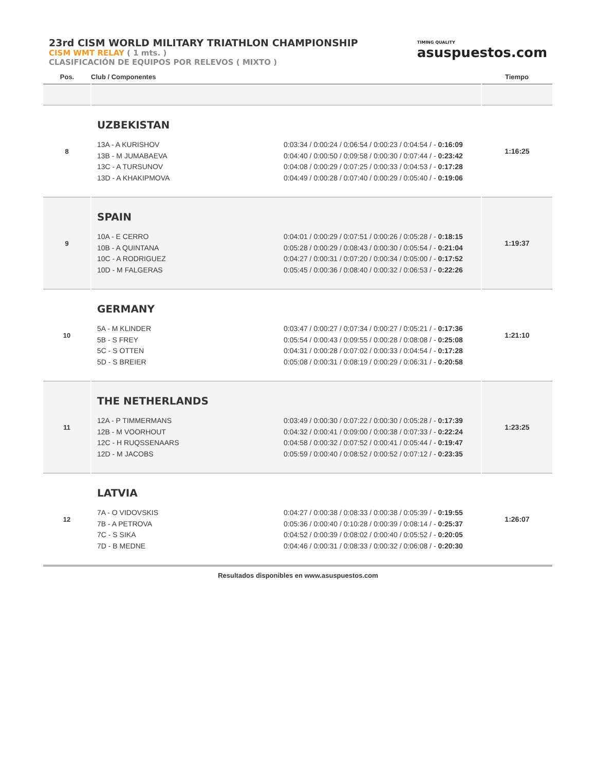23rd CISM WORLD MILITARY TRIATHLON CHAMPIONSHIP
CISM WMT RELAY ( 1 mts. )
CLASIFICACIÓN DE EQUIPOS POR RELEVOS ( MIXTO )
TIMING QUALITY
asuspuestos.com
| Pos. | Club / Componentes | Tiempo |
| --- | --- | --- |
| 8 | UZBEKISTAN 13A - A KURISHOV 0:03:34 / 0:00:24 / 0:06:54 / 0:00:23 / 0:04:54 / - 0:16:09 13B - M JUMABAEVA 0:04:40 / 0:00:50 / 0:09:58 / 0:00:30 / 0:07:44 / - 0:23:42 13C - A TURSUNOV 0:04:08 / 0:00:29 / 0:07:25 / 0:00:33 / 0:04:53 / - 0:17:28 13D - A KHAKIPMOVA 0:04:49 / 0:00:28 / 0:07:40 / 0:00:29 / 0:05:40 / - 0:19:06 | 1:16:25 |
| 9 | SPAIN 10A - E CERRO 0:04:01 / 0:00:29 / 0:07:51 / 0:00:26 / 0:05:28 / - 0:18:15 10B - A QUINTANA 0:05:28 / 0:00:29 / 0:08:43 / 0:00:30 / 0:05:54 / - 0:21:04 10C - A RODRIGUEZ 0:04:27 / 0:00:31 / 0:07:20 / 0:00:34 / 0:05:00 / - 0:17:52 10D - M FALGERAS 0:05:45 / 0:00:36 / 0:08:40 / 0:00:32 / 0:06:53 / - 0:22:26 | 1:19:37 |
| 10 | GERMANY 5A - M KLINDER 0:03:47 / 0:00:27 / 0:07:34 / 0:00:27 / 0:05:21 / - 0:17:36 5B - S FREY 0:05:54 / 0:00:43 / 0:09:55 / 0:00:28 / 0:08:08 / - 0:25:08 5C - S OTTEN 0:04:31 / 0:00:28 / 0:07:02 / 0:00:33 / 0:04:54 / - 0:17:28 5D - S BREIER 0:05:08 / 0:00:31 / 0:08:19 / 0:00:29 / 0:06:31 / - 0:20:58 | 1:21:10 |
| 11 | THE NETHERLANDS 12A - P TIMMERMANS 0:03:49 / 0:00:30 / 0:07:22 / 0:00:30 / 0:05:28 / - 0:17:39 12B - M VOORHOUT 0:04:32 / 0:00:41 / 0:09:00 / 0:00:38 / 0:07:33 / - 0:22:24 12C - H RUQSSENAARS 0:04:58 / 0:00:32 / 0:07:52 / 0:00:41 / 0:05:44 / - 0:19:47 12D - M JACOBS 0:05:59 / 0:00:40 / 0:08:52 / 0:00:52 / 0:07:12 / - 0:23:35 | 1:23:25 |
| 12 | LATVIA 7A - O VIDOVSKIS 0:04:27 / 0:00:38 / 0:08:33 / 0:00:38 / 0:05:39 / - 0:19:55 7B - A PETROVA 0:05:36 / 0:00:40 / 0:10:28 / 0:00:39 / 0:08:14 / - 0:25:37 7C - S SIKA 0:04:52 / 0:00:39 / 0:08:02 / 0:00:40 / 0:05:52 / - 0:20:05 7D - B MEDNE 0:04:46 / 0:00:31 / 0:08:33 / 0:00:32 / 0:06:08 / - 0:20:30 | 1:26:07 |
Resultados disponibles en www.asuspuestos.com